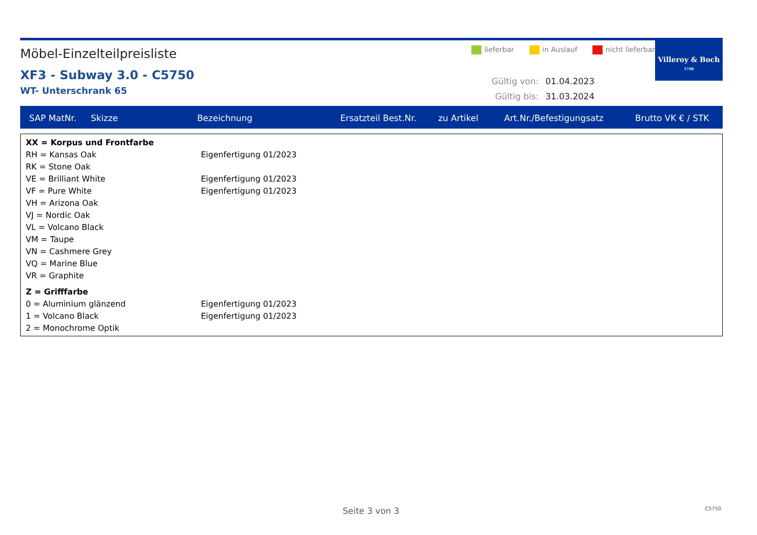Möbel-Einzelteilpreisliste
XF3 - Subway 3.0 - C5750
WT- Unterschrank 65
lieferbar in Auslauf nicht lieferbar
Gültig von: 01.04.2023
Gültig bis: 31.03.2024
Villeroy & Boch
1748
| SAP MatNr. | Skizze | Bezeichnung | Ersatzteil Best.Nr. | zu Artikel | Art.Nr./Befestigungsatz | Brutto VK € / STK |
| --- | --- | --- | --- | --- | --- | --- |
XX = Korpus und Frontfarbe
RH = Kansas Oak Eigenfertigung 01/2023
RK = Stone Oak
VE = Brilliant White Eigenfertigung 01/2023
VF = Pure White Eigenfertigung 01/2023
VH = Arizona Oak
VJ = Nordic Oak
VL = Volcano Black
VM = Taupe
VN = Cashmere Grey
VQ = Marine Blue
VR = Graphite
Z = Grifffarbe
0 = Aluminium glänzend Eigenfertigung 01/2023
1 = Volcano Black Eigenfertigung 01/2023
2 = Monochrome Optik
Seite 3 von 3 C5750